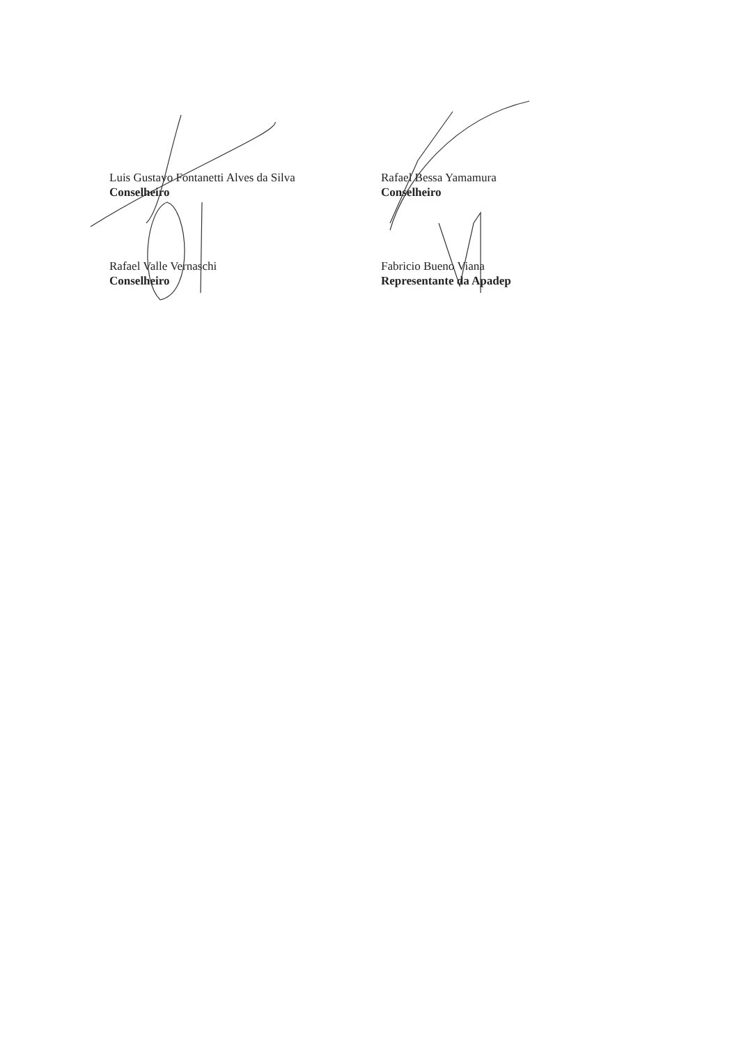Luis Gustavo Fontanetti Alves da Silva
Conselheiro
Rafael Bessa Yamamura
Conselheiro
Rafael Valle Vernaschi
Conselheiro
Fabricio Bueno Viana
Representante da Apadep